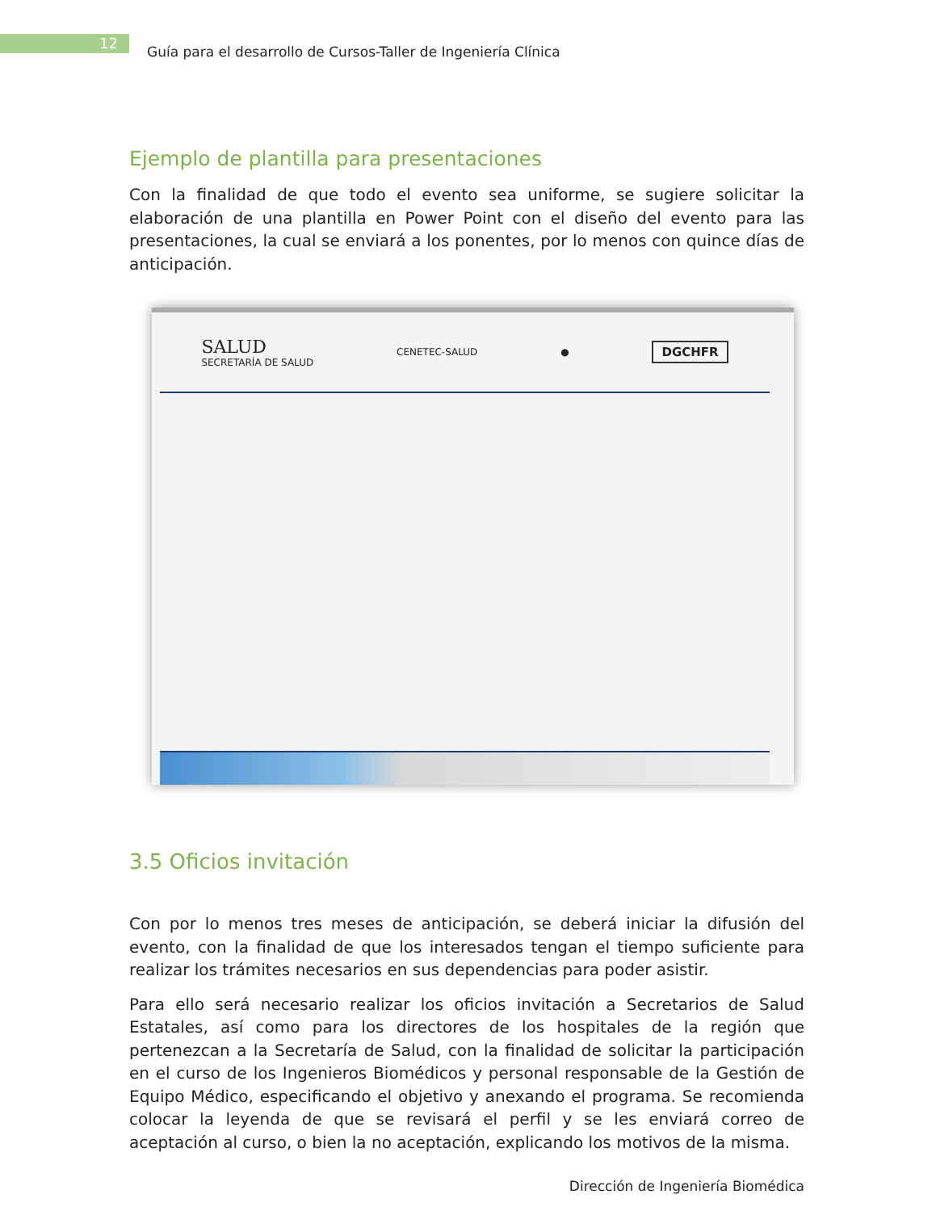12
Guía para el desarrollo de Cursos-Taller de Ingeniería Clínica
Ejemplo de plantilla para presentaciones
Con la finalidad de que todo el evento sea uniforme, se sugiere solicitar la elaboración de una plantilla en Power Point con el diseño del evento para las presentaciones, la cual se enviará a los ponentes, por lo menos con quince días de anticipación.
SALUD
SECRETARÍA DE SALUD CENETEC-SALUD ● DGCHFR
3.5 Oficios invitación
Con por lo menos tres meses de anticipación, se deberá iniciar la difusión del evento, con la finalidad de que los interesados tengan el tiempo suficiente para realizar los trámites necesarios en sus dependencias para poder asistir.
Para ello será necesario realizar los oficios invitación a Secretarios de Salud Estatales, así como para los directores de los hospitales de la región que pertenezcan a la Secretaría de Salud, con la finalidad de solicitar la participación en el curso de los Ingenieros Biomédicos y personal responsable de la Gestión de Equipo Médico, especificando el objetivo y anexando el programa. Se recomienda colocar la leyenda de que se revisará el perfil y se les enviará correo de aceptación al curso, o bien la no aceptación, explicando los motivos de la misma.
Dirección de Ingeniería Biomédica